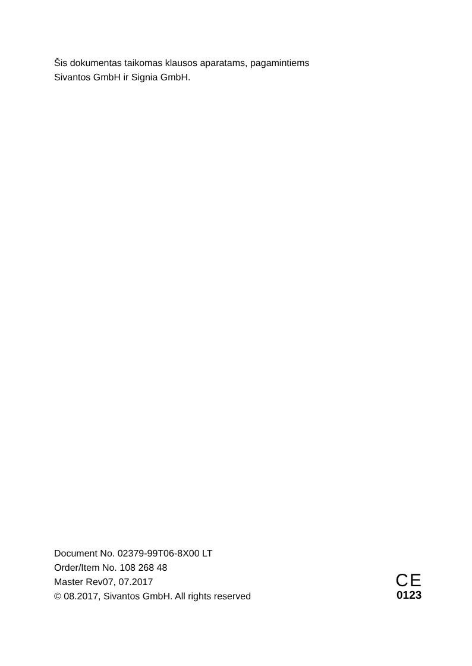Šis dokumentas taikomas klausos aparatams, pagamintiems
Sivantos GmbH ir Signia GmbH.
Document No. 02379-99T06-8X00 LT
Order/Item No. 108 268 48
Master Rev07, 07.2017
© 08.2017, Sivantos GmbH. All rights reserved
CE
0123